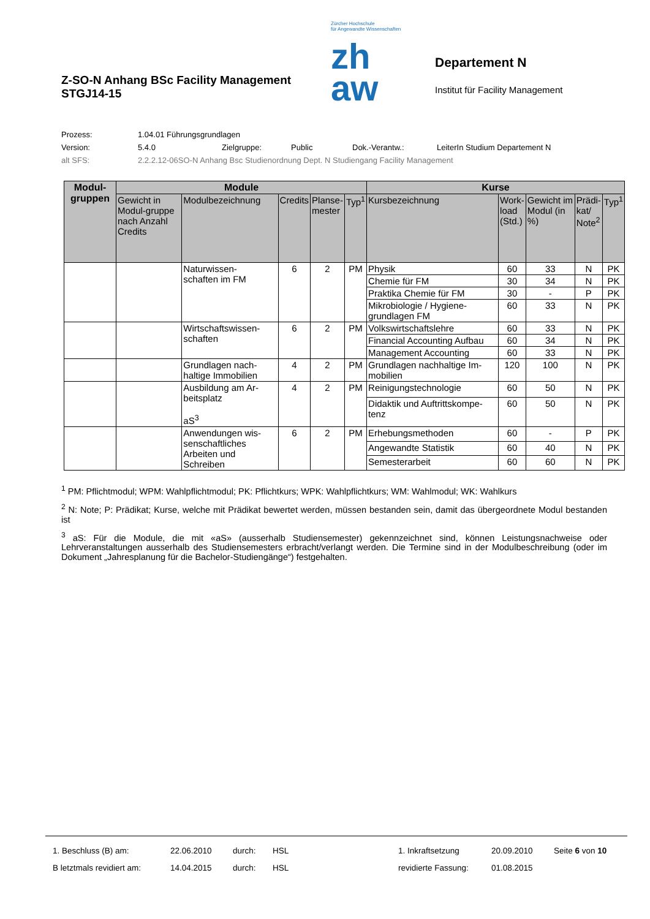Z-SO-N Anhang BSc Facility Management
STGJ14-15
Zürcher Hochschule
für Angewandte Wissenschaften
zh
aw
Departement N
Institut für Facility Management
Prozess: 1.04.01 Führungsgrundlagen
Version: 5.4.0 Zielgruppe: Public Dok.-Verantw.: LeiterIn Studium Departement N
alt SFS: 2.2.2.12-06SO-N Anhang Bsc Studienordnung Dept. N Studiengang Facility Management
| Modul- gruppen | Module | | | | | Kurse | | | | |
| --- | --- | --- | --- | --- | --- | --- | --- | --- | --- | --- |
| | Gewicht in Modul-gruppe nach Anzahl Credits | Modulbezeichnung | Credits | Planse- mester | Typ<sup>1</sup> | Kursbezeichnung | Work- load (Std.) | Gewicht im Modul (in %) | Prädi- kat/ Note<sup>2</sup> | Typ<sup>1</sup> |
| | | Naturwissen- schaften im FM | 6 | 2 | PM | Physik | 60 | 33 | N | PK |
| | | | | | | Chemie für FM | 30 | 34 | N | PK |
| | | | | | | Praktika Chemie für FM | 30 | - | P | PK |
| | | | | | | Mikrobiologie / Hygiene- grundlagen FM | 60 | 33 | N | PK |
| | | Wirtschaftswissen- schaften | 6 | 2 | PM | Volkswirtschaftslehre | 60 | 33 | N | PK |
| | | | | | | Financial Accounting Aufbau | 60 | 34 | N | PK |
| | | | | | | Management Accounting | 60 | 33 | N | PK |
| | | Grundlagen nach- haltige Immobilien | 4 | 2 | PM | Grundlagen nachhaltige Im- mobilien | 120 | 100 | N | PK |
| | | Ausbildung am Ar- beitsplatz aS<sup>3</sup> | 4 | 2 | PM | Reinigungstechnologie | 60 | 50 | N | PK |
| | | | | | | Didaktik und Auftrittskompe- tenz | 60 | 50 | N | PK |
| | | Anwendungen wis- senschaftliches Arbeiten und Schreiben | 6 | 2 | PM | Erhebungsmethoden | 60 | - | P | PK |
| | | | | | | Angewandte Statistik | 60 | 40 | N | PK |
| | | | | | | Semesterarbeit | 60 | 60 | N | PK |
<sup>1</sup> PM: Pflichtmodul; WPM: Wahlpflichtmodul; PK: Pflichtkurs; WPK: Wahlpflichtkurs; WM: Wahlmodul; WK: Wahlkurs
<sup>2</sup> N: Note; P: Prädikat; Kurse, welche mit Prädikat bewertet werden, müssen bestanden sein, damit das übergeordnete Modul bestanden ist
<sup>3</sup> aS: Für die Module, die mit «aS» (ausserhalb Studiensemester) gekennzeichnet sind, können Leistungsnachweise oder Lehrveranstaltungen ausserhalb des Studiensemesters erbracht/verlangt werden. Die Termine sind in der Modulbeschreibung (oder im Dokument „Jahresplanung für die Bachelor-Studiengänge“) festgehalten.
| 1. Beschluss (B) am: | 22.06.2010 | durch: | HSL | 1. Inkraftsetzung | 20.09.2010 | Seite 6 von 10 |
| B letztmals revidiert am: | 14.04.2015 | durch: | HSL | revidierte Fassung: | 01.08.2015 | |